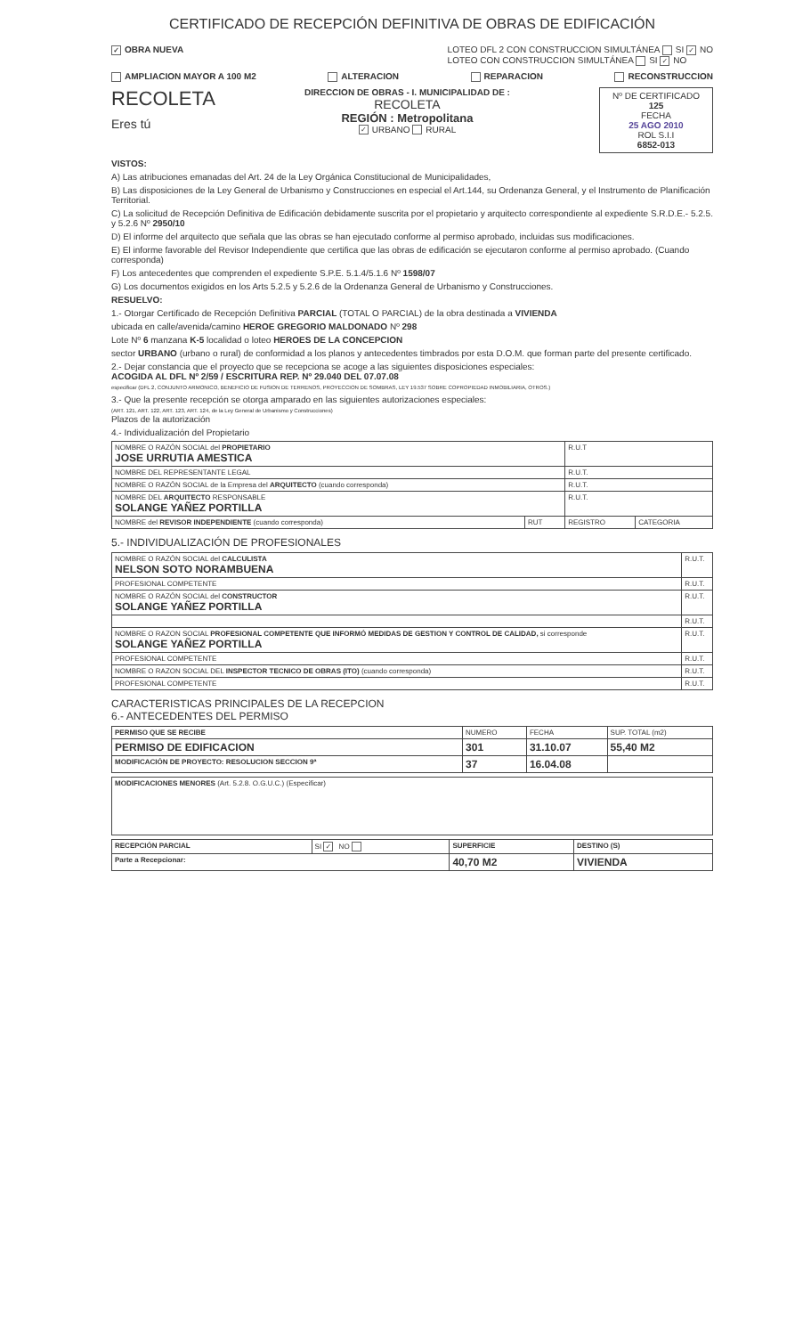CERTIFICADO DE RECEPCIÓN DEFINITIVA DE OBRAS DE EDIFICACIÓN
✓ OBRA NUEVA LOTEO DFL 2 CON CONSTRUCCION SIMULTÁNEA SI ✓ NO
LOTEO CON CONSTRUCCION SIMULTÁNEA SI ✓ NO
AMPLIACION MAYOR A 100 M2 ALTERACION REPARACION RECONSTRUCCION
RECOLETA
Eres tú
DIRECCION DE OBRAS - I. MUNICIPALIDAD DE :
RECOLETA
REGIÓN : Metropolitana
✓ URBANO RURAL
Nº DE CERTIFICADO
125
FECHA
25 AGO 2010
ROL S.I.I
6852-013
VISTOS:
A) Las atribuciones emanadas del Art. 24 de la Ley Orgánica Constitucional de Municipalidades,
B) Las disposiciones de la Ley General de Urbanismo y Construcciones en especial el Art.144, su Ordenanza General, y el Instrumento de Planificación Territorial.
C) La solicitud de Recepción Definitiva de Edificación debidamente suscrita por el propietario y arquitecto correspondiente al expediente S.R.D.E.- 5.2.5. y 5.2.6 Nº 2950/10
D) El informe del arquitecto que señala que las obras se han ejecutado conforme al permiso aprobado, incluidas sus modificaciones.
E) El informe favorable del Revisor Independiente que certifica que las obras de edificación se ejecutaron conforme al permiso aprobado. (Cuando corresponda)
F) Los antecedentes que comprenden el expediente S.P.E. 5.1.4/5.1.6 Nº 1598/07
G) Los documentos exigidos en los Arts 5.2.5 y 5.2.6 de la Ordenanza General de Urbanismo y Construcciones.
RESUELVO:
1.- Otorgar Certificado de Recepción Definitiva PARCIAL (TOTAL O PARCIAL) de la obra destinada a VIVIENDA
ubicada en calle/avenida/camino HEROE GREGORIO MALDONADO Nº 298
Lote Nº 6 manzana K-5 localidad o loteo HEROES DE LA CONCEPCION
sector URBANO (urbano o rural) de conformidad a los planos y antecedentes timbrados por esta D.O.M. que forman parte del presente certificado.
2.- Dejar constancia que el proyecto que se recepciona se acoge a las siguientes disposiciones especiales:
ACOGIDA AL DFL Nº 2/59 / ESCRITURA REP. Nº 29.040 DEL 07.07.08
especificar (DFL 2, CONJUNTO ARMONICO, BENEFICIO DE FUSION DE TERRENOS, PROYECCION DE SOMBRAS, LEY 19.537 SOBRE COPROPIEDAD INMOBILIARIA, OTROS.)
3.- Que la presente recepción se otorga amparado en las siguientes autorizaciones especiales:
(ART. 121, ART. 122, ART. 123, ART. 124, de la Ley General de Urbanismo y Construcciones)
Plazos de la autorización
4.- Individualización del Propietario
| NOMBRE O RAZÓN SOCIAL del PROPIETARIO JOSE URRUTIA AMESTICA | | R.U.T | |
| NOMBRE DEL REPRESENTANTE LEGAL | | R.U.T. | |
| NOMBRE O RAZÓN SOCIAL de la Empresa del ARQUITECTO (cuando corresponda) | | R.U.T. | |
| NOMBRE DEL ARQUITECTO RESPONSABLE SOLANGE YAÑEZ PORTILLA | | R.U.T. | |
| NOMBRE del REVISOR INDEPENDIENTE (cuando corresponda) | RUT | REGISTRO | CATEGORIA |
5.- INDIVIDUALIZACIÓN DE PROFESIONALES
| NOMBRE O RAZÓN SOCIAL del CALCULISTA NELSON SOTO NORAMBUENA | R.U.T. |
| PROFESIONAL COMPETENTE | R.U.T. |
| NOMBRE O RAZÓN SOCIAL del CONSTRUCTOR SOLANGE YAÑEZ PORTILLA | R.U.T. |
| | R.U.T. |
| NOMBRE O RAZON SOCIAL PROFESIONAL COMPETENTE QUE INFORMÓ MEDIDAS DE GESTION Y CONTROL DE CALIDAD, si corresponde SOLANGE YAÑEZ PORTILLA | R.U.T. |
| PROFESIONAL COMPETENTE | R.U.T. |
| NOMBRE O RAZON SOCIAL DEL INSPECTOR TECNICO DE OBRAS (ITO) (cuando corresponda) | R.U.T. |
| PROFESIONAL COMPETENTE | R.U.T. |
CARACTERISTICAS PRINCIPALES DE LA RECEPCION
6.- ANTECEDENTES DEL PERMISO
| PERMISO QUE SE RECIBE | NUMERO | FECHA | SUP. TOTAL (m2) |
| --- | --- | --- | --- |
| PERMISO DE EDIFICACION | 301 | 31.10.07 | 55,40 M2 |
| MODIFICACIÓN DE PROYECTO: RESOLUCION SECCION 9ª | 37 | 16.04.08 | |
| MODIFICACIONES MENORES (Art. 5.2.8. O.G.U.C.) (Especificar) |
| RECEPCIÓN PARCIAL | SI ✓ NO | SUPERFICIE | DESTINO (S) |
| Parte a Recepcionar: | | 40,70 M2 | VIVIENDA |